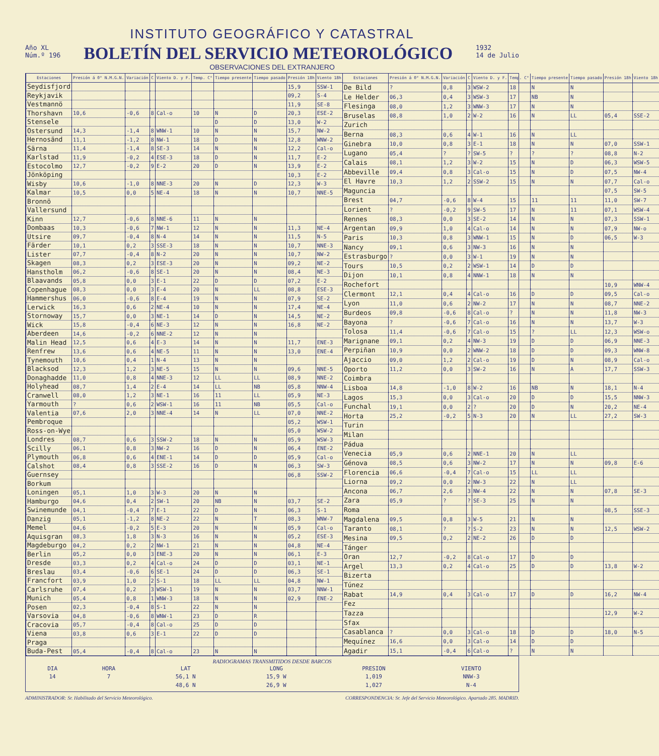INSTITUTO GEOGRÁFICO Y CATASTRAL
Año XL
Núm.º 196
BOLETÍN DEL SERVICIO METEOROLÓGICO
1932
14 de Julio
OBSERVACIONES DEL EXTRANJERO
| Estaciones | Presión á 0° N.M.G.N. | Variación | C | Viento D. y F. | Temp. C° | Tiempo presente | Tiempo pasado | Presión 18h | Viento 18h |
| --- | --- | --- | --- | --- | --- | --- | --- | --- | --- |
| Seydisfjord | | | | | | | | 15,9 | SSW-1 |
| Reykjavik | | | | | | | | 09,2 | S-4 |
| Vestmannö | | | | | | | | 11,9 | SE-8 |
| Thorshavn | 10,6 | -0,6 | 8 | Cal-o | 10 | N | D | 20,3 | ESE-2 |
| Stensele | | | | | | D | D | 13,0 | W-2 |
| Ostersund | 14,3 | -1,4 | 8 | WNW-1 | 10 | N | N | 15,7 | NW-2 |
| Hernosänd | 11,1 | -1,2 | 8 | NW-1 | 18 | D | N | 12,8 | WNW-2 |
| Särna | 11,4 | -1,4 | 8 | SE-3 | 14 | N | N | 12,2 | Cal-o |
| Karlstad | 11,9 | -0,2 | 4 | ESE-3 | 18 | D | N | 11,7 | E-2 |
| Estocolmo | 12,7 | -0,2 | 9 | E-2 | 20 | D | N | 13,9 | E-2 |
| Jönköping | | | | | | | | 10,3 | E-2 |
| Wisby | 10,6 | -1,0 | 8 | NNE-3 | 20 | N | D | 12,3 | W-3 |
| Kalmar | 10,5 | 0,0 | 5 | NE-4 | 18 | N | N | 10,7 | NNE-5 |
| Bronnö | | | | | | | | | |
| Vallersund | | | | | | | | | |
| Kinn | 12,7 | -0,6 | 8 | NNE-6 | 11 | N | N | | |
| Dombaas | 10,3 | -0,6 | 7 | NW-1 | 12 | N | N | 11,3 | NE-4 |
| Utsire | 09,7 | -0,4 | 8 | N-4 | 14 | N | N | 11,5 | N-5 |
| Färder | 10,1 | 0,2 | 3 | SSE-3 | 18 | N | N | 10,7 | NNE-3 |
| Lister | 07,7 | -0,4 | 8 | N-2 | 20 | N | N | 10,7 | NW-2 |
| Skagen | 08,3 | 0,2 | 3 | ESE-3 | 20 | N | N | 09,2 | NE-2 |
| Hanstholm | 06,2 | -0,6 | 8 | SE-1 | 20 | N | N | 08,4 | NE-3 |
| Blaavands | 05,8 | 0,0 | 3 | E-1 | 22 | D | D | 07,2 | E-2 |
| Copenhague | 08,3 | 0,0 | 3 | E-4 | 20 | N | LL | 08,8 | ESE-3 |
| Hammershus | 06,0 | -0,6 | 8 | E-4 | 19 | N | N | 07,9 | SE-2 |
| Lerwick | 16,3 | 0,6 | 2 | NE-4 | 10 | N | N | 17,4 | NE-4 |
| Stornoway | 15,7 | 0,0 | 3 | NE-1 | 14 | D | N | 14,5 | NE-2 |
| Wick | 15,8 | -0,4 | 6 | NE-3 | 12 | N | N | 16,8 | NE-2 |
| Aberdeen | 14,6 | -0,2 | 6 | NNE-2 | 12 | N | N | | |
| Malin Head | 12,5 | 0,6 | 4 | E-3 | 14 | N | N | 11,7 | ENE-3 |
| Renfrew | 13,6 | 0,6 | 4 | NE-5 | 11 | N | N | 13,0 | ENE-4 |
| Tynemouth | 10,6 | 0,4 | 1 | N-4 | 13 | N | N | | |
| Blacksod | 12,3 | 1,2 | 3 | NE-5 | 15 | N | N | 09,6 | NNE-5 |
| Donaghadde | 11,0 | 0,8 | 4 | NNE-3 | 12 | LL | LL | 08,9 | NNE-2 |
| Holyhead | 08,7 | 1,4 | 2 | E-4 | 14 | LL | NB | 05,8 | NNW-4 |
| Cranwell | 08,0 | 1,2 | 3 | NE-1 | 16 | 11 | LL | 05,9 | NE-3 |
| Yarmouth | ? | 0,6 | 2 | WSW-1 | 16 | 11 | NB | 05,5 | Cal-o |
| Valentia | 07,6 | 2,0 | 3 | NNE-4 | 14 | N | LL | 07,0 | NNE-2 |
| Pembroque | | | | | | | | 05,2 | WSW-1 |
| Ross-on-Wye | | | | | | | | 05,0 | WSW-2 |
| Londres | 08,7 | 0,6 | 3 | SSW-2 | 18 | N | N | 05,9 | WSW-3 |
| Scilly | 06,1 | 0,8 | 3 | NW-2 | 16 | D | N | 06,4 | ENE-2 |
| Plymouth | 06,8 | 0,6 | 4 | ENE-1 | 14 | D | D | 05,9 | Cal-o |
| Calshot | 08,4 | 0,8 | 3 | SSE-2 | 16 | D | N | 06,3 | SW-3 |
| Guernsey | | | | | | | | 06,8 | SSW-2 |
| Borkum | | | | | | | | | |
| Loningen | 05,1 | 1,0 | 3 | W-3 | 20 | N | N | | |
| Hamburgo | 04,6 | 0,4 | 2 | SW-1 | 20 | NB | N | 03,7 | SE-2 |
| Swinemunde | 04,1 | -0,4 | 7 | E-1 | 22 | D | N | 06,3 | S-1 |
| Danzig | 05,1 | -1,2 | 8 | NE-2 | 22 | N | T | 08,3 | WNW-7 |
| Memel | 04,6 | -0,2 | 5 | E-3 | 20 | N | N | 05,9 | Cal-o |
| Aquisgran | 08,3 | 1,8 | 3 | N-3 | 16 | N | N | 05,2 | ESE-3 |
| Magdeburgo | 04,2 | 0,2 | 2 | NW-1 | 21 | N | N | 04,8 | NE-4 |
| Berlin | 05,2 | 0,0 | 3 | ENE-3 | 20 | N | N | 06,1 | E-3 |
| Dresde | 03,3 | 0,2 | 4 | Cal-o | 24 | D | D | 03,1 | NE-1 |
| Breslau | 03,4 | -0,6 | 6 | SE-1 | 24 | D | D | 06,3 | SE-1 |
| Francfort | 03,9 | 1,0 | 2 | S-1 | 18 | LL | LL | 04,8 | NW-1 |
| Carlsruhe | 07,4 | 0,2 | 3 | WSW-1 | 19 | N | N | 03,7 | NNW-1 |
| Munich | 05,4 | 0,8 | 1 | WNW-3 | 18 | N | N | 02,9 | ENE-2 |
| Posen | 02,3 | -0,4 | 8 | S-1 | 22 | N | N | | |
| Varsovia | 04,8 | -0,6 | 8 | WNW-1 | 23 | D | R | | |
| Cracovia | 05,7 | -0,4 | 8 | Cal-o | 25 | D | D | | |
| Viena | 03,8 | 0,6 | 3 | E-1 | 22 | D | D | | |
| Praga | | | | | | | | | |
| Buda-Pest | 05,4 | -0,4 | 8 | Cal-o | 23 | N | N | | |
| Estaciones | Presión á 0° N.M.G.N. | Variación | C | Viento D. y F. | Temp. C° | Tiempo presente | Tiempo pasado | Presión 18h | Viento 18h |
| --- | --- | --- | --- | --- | --- | --- | --- | --- | --- |
| De Bild | ? | 0,8 | 3 | WSW-2 | 18 | N | N | | |
| Le Helder | 06,3 | 0,4 | 3 | WSW-3 | 17 | NB | N | | |
| Flesinga | 08,0 | 1,2 | 3 | WNW-3 | 17 | N | N | | |
| Bruselas | 08,8 | 1,0 | 2 | W-2 | 16 | N | LL | 05,4 | SSE-2 |
| Zurich | | | | | | | | | |
| Berna | 08,3 | 0,6 | 4 | W-1 | 16 | N | LL | | |
| Ginebra | 10,0 | 0,8 | 3 | E-1 | 18 | N | N | 07,0 | SSW-1 |
| Lugano | 05,4 | ? | ? | SW-5 | ? | ? | ? | 08,8 | N-2 |
| Calais | 08,1 | 1,2 | 3 | W-2 | 15 | N | D | 06,3 | WSW-5 |
| Abbeville | 09,4 | 0,8 | 3 | Cal-o | 15 | N | D | 07,5 | NW-4 |
| El Havre | 10,3 | 1,2 | 2 | SSW-2 | 15 | N | N | 07,7 | Cal-o |
| Maguncia | | | | | | | | 07,5 | SW-5 |
| Brest | 04,7 | -0,6 | 8 | W-4 | 15 | 11 | 11 | 11,0 | SW-7 |
| Lorient | ? | -0,2 | 9 | SW-5 | 17 | N | 11 | 07,1 | WSW-4 |
| Rennes | 08,3 | 0,0 | 3 | SE-2 | 14 | N | N | 07,3 | SSW-1 |
| Argentan | 09,9 | 1,0 | 4 | Cal-o | 14 | N | N | 07,9 | NW-o |
| Paris | 10,3 | 0,8 | 3 | WNW-1 | 15 | N | D | 06,5 | W-3 |
| Nancy | 09,1 | 0,6 | 3 | NW-3 | 16 | N | N | | |
| Estrasburgo | ? | 0,0 | 3 | W-1 | 19 | N | N | | |
| Tours | 10,5 | 0,2 | 2 | WSW-1 | 14 | D | D | | |
| Dijon | 10,1 | 0,8 | 4 | NNW-1 | 18 | N | N | | |
| Rochefort | | | | | | | | 10,9 | WNW-4 |
| Clermont | 12,1 | 0,4 | 4 | Cal-o | 16 | D | D | 09,5 | Cal-o |
| Lyon | 11,0 | 0,6 | 2 | NW-2 | 17 | N | N | 08,7 | NNE-2 |
| Burdeos | 09,8 | -0,6 | 8 | Cal-o | ? | N | N | 11,8 | NW-3 |
| Bayona | ? | -0,6 | 7 | Cal-o | 16 | N | N | 13,7 | W-3 |
| Tolosa | 11,4 | -0,6 | 7 | Cal-o | 15 | ? | LL | 12,3 | WSW-o |
| Marignane | 09,1 | 0,2 | 4 | NW-3 | 19 | D | D | 06,9 | NNE-3 |
| Perpiñan | 10,9 | 0,0 | 2 | WNW-2 | 18 | D | D | 09,3 | WNW-8 |
| Ajaccio | 09,0 | 1,2 | 2 | Cal-o | 19 | D | N | 08,9 | Cal-o |
| Oporto | 11,2 | 0,0 | 3 | SW-2 | 16 | N | A | 17,7 | SSW-3 |
| Coimbra | | | | | | | | | |
| Lisboa | 14,8 | -1,0 | 8 | W-2 | 16 | NB | N | 18,1 | N-4 |
| Lagos | 15,3 | 0,0 | 3 | Cal-o | 20 | D | D | 15,5 | NNW-3 |
| Funchal | 19,1 | 0,0 | 2 | ? | 20 | D | N | 20,2 | NE-4 |
| Horta | 25,2 | -0,2 | 5 | N-3 | 20 | N | LL | 27,2 | SW-3 |
| Turin | | | | | | | | | |
| Milan | | | | | | | | | |
| Pádua | | | | | | | | | |
| Venecia | 05,9 | 0,6 | 2 | NNE-1 | 20 | N | LL | | |
| Génova | 08,5 | 0,6 | 3 | NW-2 | 17 | N | N | 09,8 | E-6 |
| Florencia | 06,6 | -0,4 | 7 | Cal-o | 15 | LL | LL | | |
| Liorna | 09,2 | 0,0 | 2 | NW-3 | 22 | N | LL | | |
| Ancona | 06,7 | 2,6 | 3 | NW-4 | 22 | N | N | 07,8 | SE-3 |
| Zara | 05,9 | ? | ? | SE-3 | 25 | N | N | | |
| Roma | | | | | | | | 08,5 | SSE-3 |
| Magdalena | 09,5 | 0,8 | 3 | W-5 | 21 | N | N | | |
| Taranto | 08,1 | ? | ? | S-2 | 23 | N | N | 12,5 | WSW-2 |
| Mesina | 09,5 | 0,2 | 2 | NE-2 | 26 | D | D | | |
| Tánger | | | | | | | | | |
| Oran | 12,7 | -0,2 | 8 | Cal-o | 17 | D | D | | |
| Argel | 13,3 | 0,2 | 4 | Cal-o | 25 | D | D | 13,8 | W-2 |
| Bizerta | | | | | | | | | |
| Túnez | | | | | | | | | |
| Rabat | 14,9 | 0,4 | 3 | Cal-o | 17 | D | D | 16,2 | NW-4 |
| Fez | | | | | | | | | |
| Tazza | | | | | | | | 12,9 | W-2 |
| Sfax | | | | | | | | | |
| Casablanca | ? | 0,0 | 3 | Cal-o | 18 | D | D | 18,0 | N-5 |
| Mequínez | 16,6 | 0,0 | 3 | Cal-o | 14 | D | D | | |
| Agadir | 15,1 | -0,4 | 6 | Cal-o | ? | N | N | | |
RADIOGRAMAS TRANSMITIDOS DESDE BARCOS
| DIA | HORA | LAT | LONG | PRESION | VIENTO |
| 14 | 7 | 56,1 N | 15,9 W | 1,019 | NNW-3 |
| | | 48,6 N | 26,9 W | 1,027 | N-4 |
ADMINISTRADOR: Sr. Habilitado del Servicio Meteorológico. CORRESPONDENCIA: Sr. Jefe del Servicio Meteorológico. Apartado 285. MADRID.